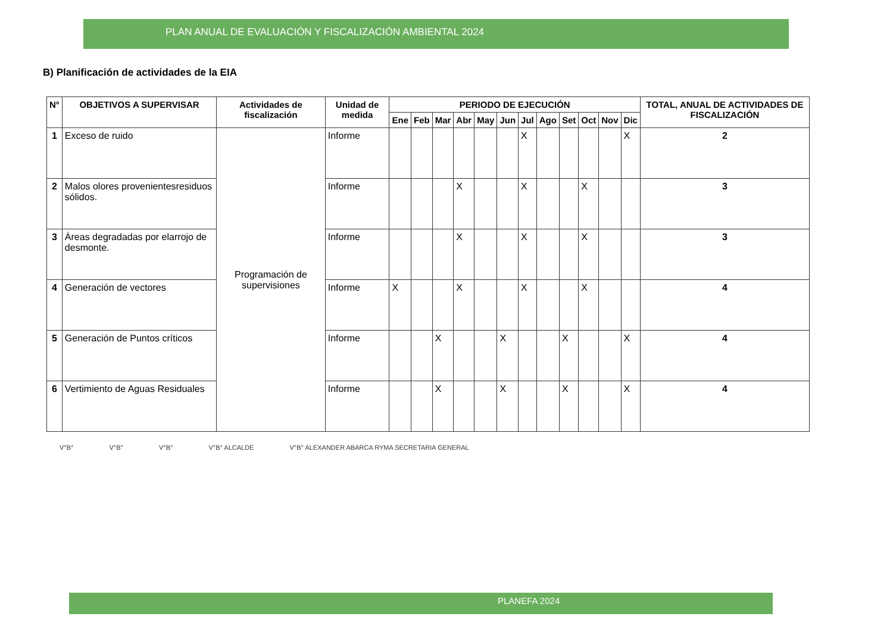PLAN ANUAL DE EVALUACIÓN Y FISCALIZACIÓN AMBIENTAL 2024
B) Planificación de actividades de la EIA
| N° | OBJETIVOS A SUPERVISAR | Actividades de fiscalización | Unidad de medida | PERIODO DE EJECUCIÓN | | | | | | | | | | | | TOTAL, ANUAL DE ACTIVIDADES DE FISCALIZACIÓN |
| --- | --- | --- | --- | --- | --- | --- | --- | --- | --- | --- | --- | --- | --- | --- | --- | --- |
| | | | | Ene | Feb | Mar | Abr | May | Jun | Jul | Ago | Set | Oct | Nov | Dic | |
| 1 | Exceso de ruido | Programación de supervisiones | Informe | | | | | | | X | | | | | X | 2 |
| 2 | Malos olores provenientesresiduos sólidos. | | Informe | | | | X | | | X | | | X | | | 3 |
| 3 | Áreas degradadas por elarrojo de desmonte. | | Informe | | | | X | | | X | | | X | | | 3 |
| 4 | Generación de vectores | | Informe | X | | | X | | | X | | | X | | | 4 |
| 5 | Generación de Puntos críticos | | Informe | | | X | | | X | | | X | | | X | 4 |
| 6 | Vertimiento de Aguas Residuales | | Informe | | | X | | | X | | | X | | | X | 4 |
V°B° V°B° V°B° V°B° ALCALDE V°B° ALEXANDER ABARCA RYMA SECRETARIA GENERAL
PLANEFA 2024